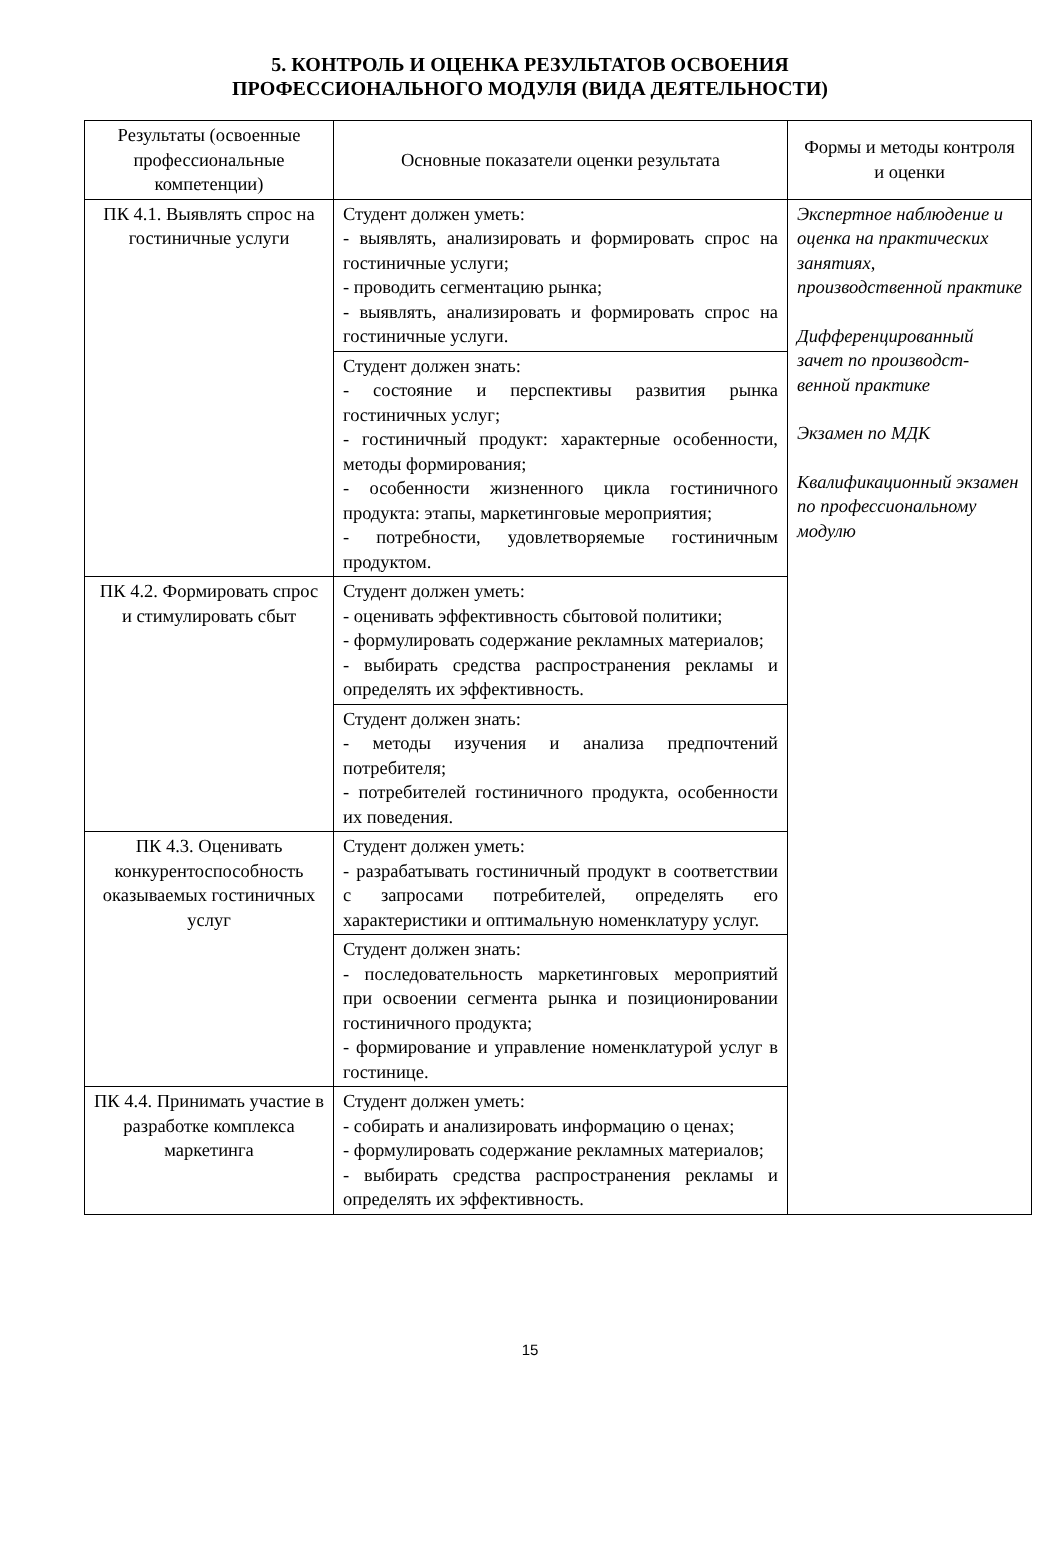5. КОНТРОЛЬ И ОЦЕНКА РЕЗУЛЬТАТОВ ОСВОЕНИЯ
ПРОФЕССИОНАЛЬНОГО МОДУЛЯ (ВИДА ДЕЯТЕЛЬНОСТИ)
| Результаты (освоенные профессиональные компетенции) | Основные показатели оценки результата | Формы и методы контроля и оценки |
| --- | --- | --- |
| ПК 4.1. Выявлять спрос на гостиничные услуги | Студент должен уметь: - выявлять, анализировать и формировать спрос на гостиничные услуги; - проводить сегментацию рынка; - выявлять, анализировать и формировать спрос на гостиничные услуги. | Экспертное наблюдение и оценка на практических занятиях, производственной практике Дифференцированный зачет по производст-венной практике Экзамен по МДК Квалификационный экзамен по профессиональному модулю |
| | Студент должен знать: - состояние и перспективы развития рынка гостиничных услуг; - гостиничный продукт: характерные особенности, методы формирования; - особенности жизненного цикла гостиничного продукта: этапы, маркетинговые мероприятия; - потребности, удовлетворяемые гостиничным продуктом. | |
| ПК 4.2. Формировать спрос и стимулировать сбыт | Студент должен уметь: - оценивать эффективность сбытовой политики; - формулировать содержание рекламных материалов; - выбирать средства распространения рекламы и определять их эффективность. | |
| | Студент должен знать: - методы изучения и анализа предпочтений потребителя; - потребителей гостиничного продукта, особенности их поведения. | |
| ПК 4.3. Оценивать конкурентоспособность оказываемых гостиничных услуг | Студент должен уметь: - разрабатывать гостиничный продукт в соответствии с запросами потребителей, определять его характеристики и оптимальную номенклатуру услуг. | |
| | Студент должен знать: - последовательность маркетинговых мероприятий при освоении сегмента рынка и позиционировании гостиничного продукта; - формирование и управление номенклатурой услуг в гостинице. | |
| ПК 4.4. Принимать участие в разработке комплекса маркетинга | Студент должен уметь: - собирать и анализировать информацию о ценах; - формулировать содержание рекламных материалов; - выбирать средства распространения рекламы и определять их эффективность. | |
15